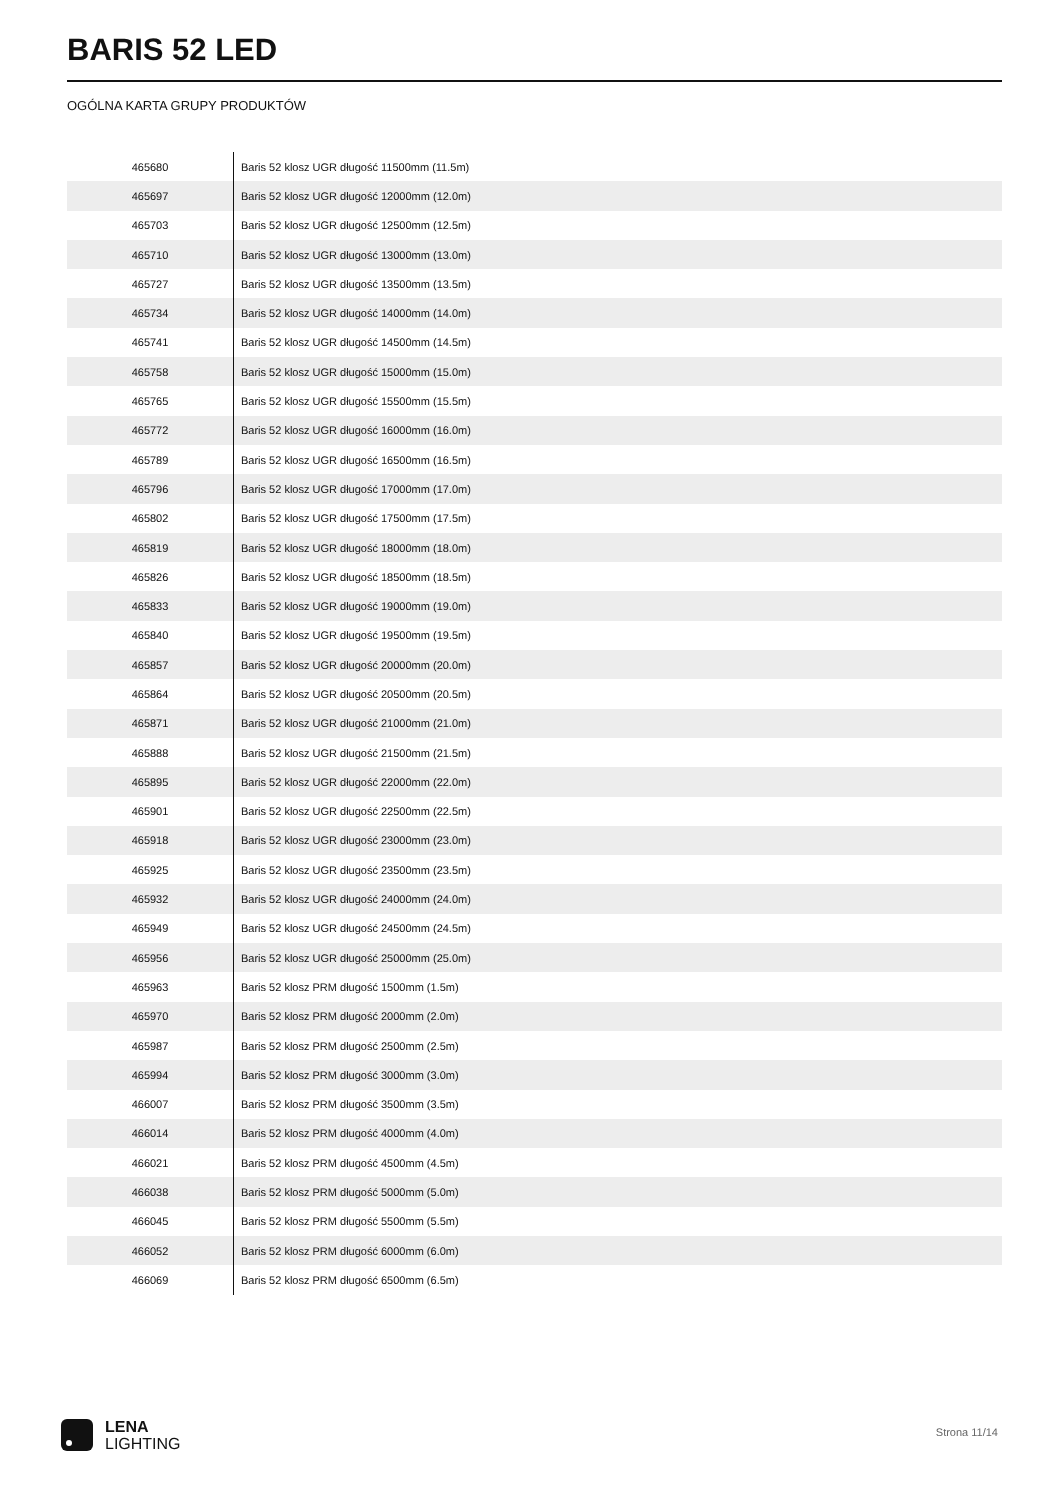BARIS 52 LED
OGÓLNA KARTA GRUPY PRODUKTÓW
| 465680 | Baris 52 klosz UGR długość 11500mm (11.5m) |
| 465697 | Baris 52 klosz UGR długość 12000mm (12.0m) |
| 465703 | Baris 52 klosz UGR długość 12500mm (12.5m) |
| 465710 | Baris 52 klosz UGR długość 13000mm (13.0m) |
| 465727 | Baris 52 klosz UGR długość 13500mm (13.5m) |
| 465734 | Baris 52 klosz UGR długość 14000mm (14.0m) |
| 465741 | Baris 52 klosz UGR długość 14500mm (14.5m) |
| 465758 | Baris 52 klosz UGR długość 15000mm (15.0m) |
| 465765 | Baris 52 klosz UGR długość 15500mm (15.5m) |
| 465772 | Baris 52 klosz UGR długość 16000mm (16.0m) |
| 465789 | Baris 52 klosz UGR długość 16500mm (16.5m) |
| 465796 | Baris 52 klosz UGR długość 17000mm (17.0m) |
| 465802 | Baris 52 klosz UGR długość 17500mm (17.5m) |
| 465819 | Baris 52 klosz UGR długość 18000mm (18.0m) |
| 465826 | Baris 52 klosz UGR długość 18500mm (18.5m) |
| 465833 | Baris 52 klosz UGR długość 19000mm (19.0m) |
| 465840 | Baris 52 klosz UGR długość 19500mm (19.5m) |
| 465857 | Baris 52 klosz UGR długość 20000mm (20.0m) |
| 465864 | Baris 52 klosz UGR długość 20500mm (20.5m) |
| 465871 | Baris 52 klosz UGR długość 21000mm (21.0m) |
| 465888 | Baris 52 klosz UGR długość 21500mm (21.5m) |
| 465895 | Baris 52 klosz UGR długość 22000mm (22.0m) |
| 465901 | Baris 52 klosz UGR długość 22500mm (22.5m) |
| 465918 | Baris 52 klosz UGR długość 23000mm (23.0m) |
| 465925 | Baris 52 klosz UGR długość 23500mm (23.5m) |
| 465932 | Baris 52 klosz UGR długość 24000mm (24.0m) |
| 465949 | Baris 52 klosz UGR długość 24500mm (24.5m) |
| 465956 | Baris 52 klosz UGR długość 25000mm (25.0m) |
| 465963 | Baris 52 klosz PRM długość 1500mm (1.5m) |
| 465970 | Baris 52 klosz PRM długość 2000mm (2.0m) |
| 465987 | Baris 52 klosz PRM długość 2500mm (2.5m) |
| 465994 | Baris 52 klosz PRM długość 3000mm (3.0m) |
| 466007 | Baris 52 klosz PRM długość 3500mm (3.5m) |
| 466014 | Baris 52 klosz PRM długość 4000mm (4.0m) |
| 466021 | Baris 52 klosz PRM długość 4500mm (4.5m) |
| 466038 | Baris 52 klosz PRM długość 5000mm (5.0m) |
| 466045 | Baris 52 klosz PRM długość 5500mm (5.5m) |
| 466052 | Baris 52 klosz PRM długość 6000mm (6.0m) |
| 466069 | Baris 52 klosz PRM długość 6500mm (6.5m) |
LENA
LIGHTING
Strona 11/14